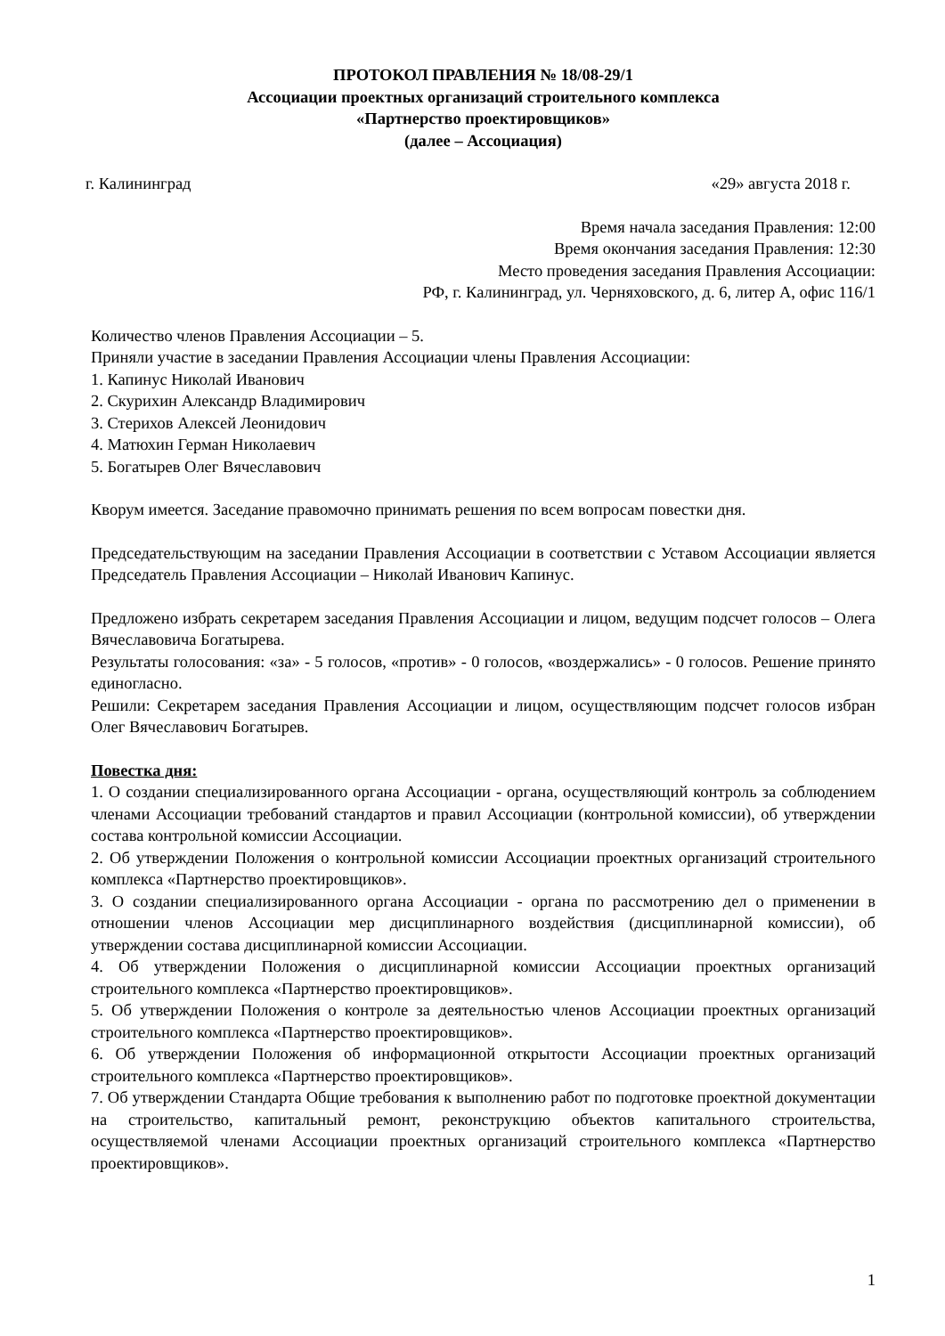ПРОТОКОЛ ПРАВЛЕНИЯ № 18/08-29/1
Ассоциации проектных организаций строительного комплекса
«Партнерство проектировщиков»
(далее – Ассоциация)
г. Калининград «29» августа 2018 г.
Время начала заседания Правления: 12:00
Время окончания заседания Правления: 12:30
Место проведения заседания Правления Ассоциации:
РФ, г. Калининград, ул. Черняховского, д. 6, литер А, офис 116/1
Количество членов Правления Ассоциации – 5.
Приняли участие в заседании Правления Ассоциации члены Правления Ассоциации:
1. Капинус Николай Иванович
2. Скурихин Александр Владимирович
3. Стерихов Алексей Леонидович
4. Матюхин Герман Николаевич
5. Богатырев Олег Вячеславович
Кворум имеется. Заседание правомочно принимать решения по всем вопросам повестки дня.
Председательствующим на заседании Правления Ассоциации в соответствии с Уставом Ассоциации является Председатель Правления Ассоциации – Николай Иванович Капинус.
Предложено избрать секретарем заседания Правления Ассоциации и лицом, ведущим подсчет голосов – Олега Вячеславовича Богатырева.
Результаты голосования: «за» - 5 голосов, «против» - 0 голосов, «воздержались» - 0 голосов. Решение принято единогласно.
Решили: Секретарем заседания Правления Ассоциации и лицом, осуществляющим подсчет голосов избран Олег Вячеславович Богатырев.
Повестка дня:
1. О создании специализированного органа Ассоциации - органа, осуществляющий контроль за соблюдением членами Ассоциации требований стандартов и правил Ассоциации (контрольной комиссии), об утверждении состава контрольной комиссии Ассоциации.
2. Об утверждении Положения о контрольной комиссии Ассоциации проектных организаций строительного комплекса «Партнерство проектировщиков».
3. О создании специализированного органа Ассоциации - органа по рассмотрению дел о применении в отношении членов Ассоциации мер дисциплинарного воздействия (дисциплинарной комиссии), об утверждении состава дисциплинарной комиссии Ассоциации.
4. Об утверждении Положения о дисциплинарной комиссии Ассоциации проектных организаций строительного комплекса «Партнерство проектировщиков».
5. Об утверждении Положения о контроле за деятельностью членов Ассоциации проектных организаций строительного комплекса «Партнерство проектировщиков».
6. Об утверждении Положения об информационной открытости Ассоциации проектных организаций строительного комплекса «Партнерство проектировщиков».
7. Об утверждении Стандарта Общие требования к выполнению работ по подготовке проектной документации на строительство, капитальный ремонт, реконструкцию объектов капитального строительства, осуществляемой членами Ассоциации проектных организаций строительного комплекса «Партнерство проектировщиков».
1